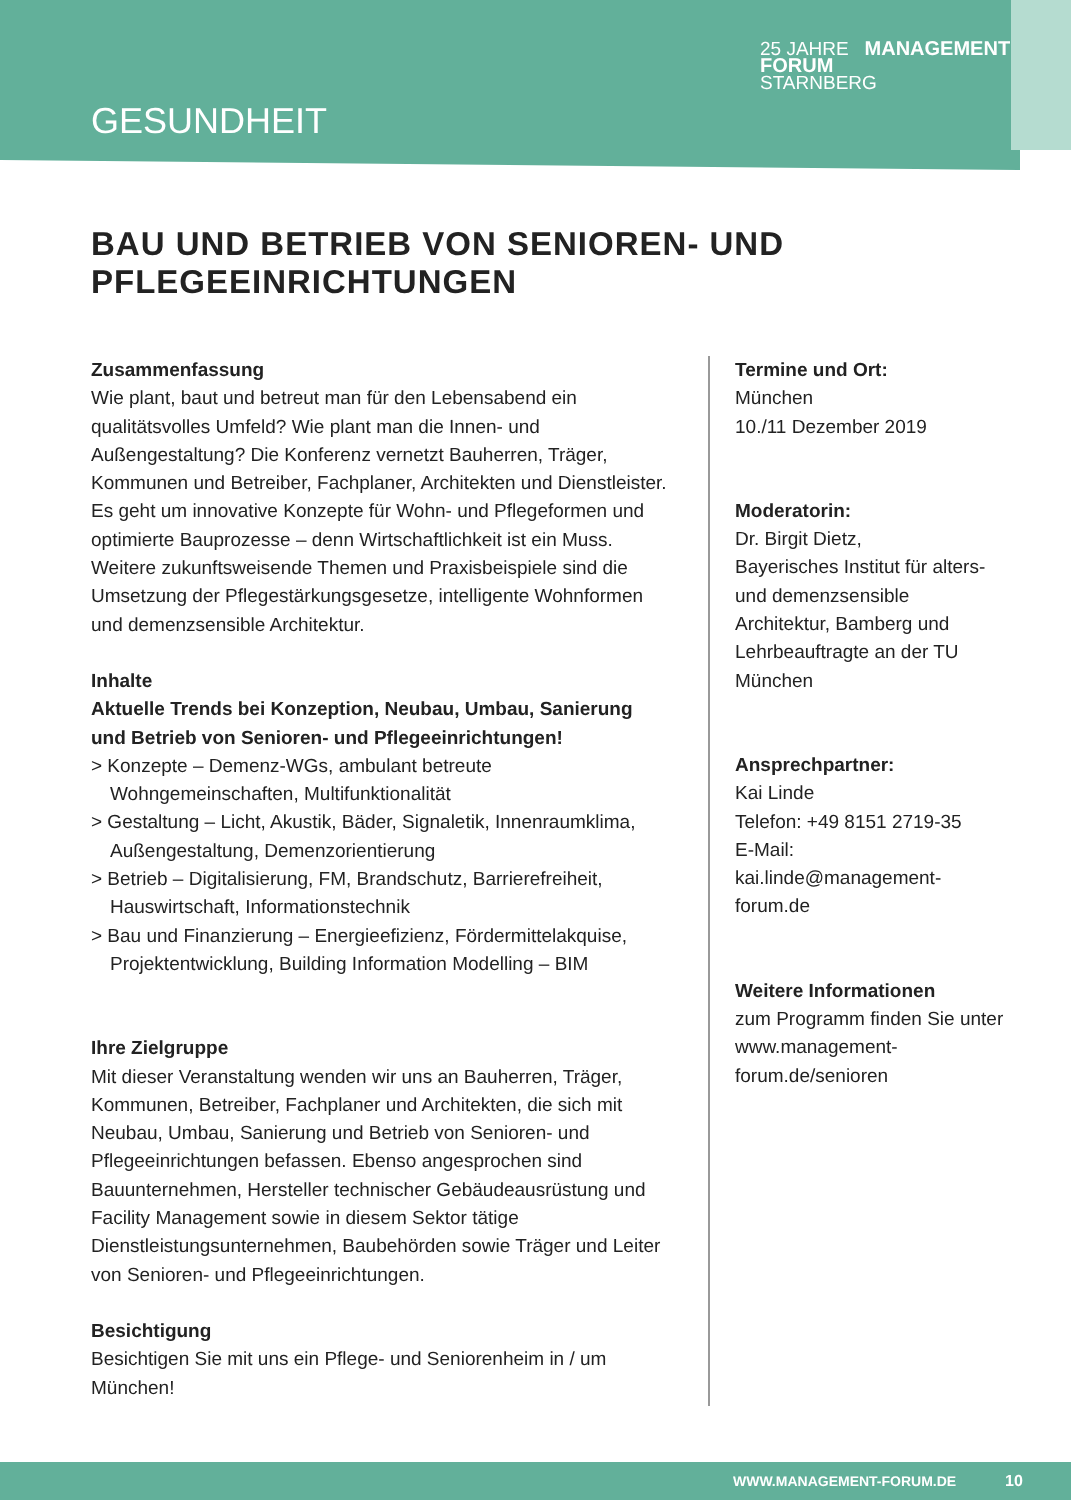GESUNDHEIT
25 JAHRE MANAGEMENT
FORUM
STARNBERG
BAU UND BETRIEB VON SENIOREN- UND
PFLEGEEINRICHTUNGEN
Zusammenfassung
Wie plant, baut und betreut man für den Lebensabend ein qualitätsvolles Umfeld? Wie plant man die Innen- und Außengestaltung? Die Konferenz vernetzt Bauherren, Träger, Kommunen und Betreiber, Fachplaner, Architekten und Dienstleister. Es geht um innovative Konzepte für Wohn- und Pflegeformen und optimierte Bauprozesse – denn Wirtschaftlichkeit ist ein Muss. Weitere zukunftsweisende Themen und Praxisbeispiele sind die Umsetzung der Pflegestärkungsgesetze, intelligente Wohnformen und demenzsensible Architektur.
Inhalte
Aktuelle Trends bei Konzeption, Neubau, Umbau, Sanierung und Betrieb von Senioren- und Pflegeeinrichtungen!
> Konzepte – Demenz-WGs, ambulant betreute Wohngemeinschaften, Multifunktionalität
> Gestaltung – Licht, Akustik, Bäder, Signaletik, Innenraumklima, Außengestaltung, Demenzorientierung
> Betrieb – Digitalisierung, FM, Brandschutz, Barrierefreiheit, Hauswirtschaft, Informationstechnik
> Bau und Finanzierung – Energieefizienz, Fördermittelakquise, Projektentwicklung, Building Information Modelling – BIM
Ihre Zielgruppe
Mit dieser Veranstaltung wenden wir uns an Bauherren, Träger, Kommunen, Betreiber, Fachplaner und Architekten, die sich mit Neubau, Umbau, Sanierung und Betrieb von Senioren- und Pflegeeinrichtungen befassen. Ebenso angesprochen sind Bauunternehmen, Hersteller technischer Gebäudeausrüstung und Facility Management sowie in diesem Sektor tätige Dienstleistungsunternehmen, Baubehörden sowie Träger und Leiter von Senioren- und Pflegeeinrichtungen.
Besichtigung
Besichtigen Sie mit uns ein Pflege- und Seniorenheim in / um München!
Termine und Ort:
München
10./11 Dezember 2019
Moderatorin:
Dr. Birgit Dietz,
Bayerisches Institut für alters- und demenzsensible Architektur, Bamberg und Lehrbeauftragte an der TU München
Ansprechpartner:
Kai Linde
Telefon: +49 8151 2719-35
E-Mail: kai.linde@management-forum.de
Weitere Informationen
zum Programm finden Sie unter www.management-forum.de/senioren
WWW.MANAGEMENT-FORUM.DE 10